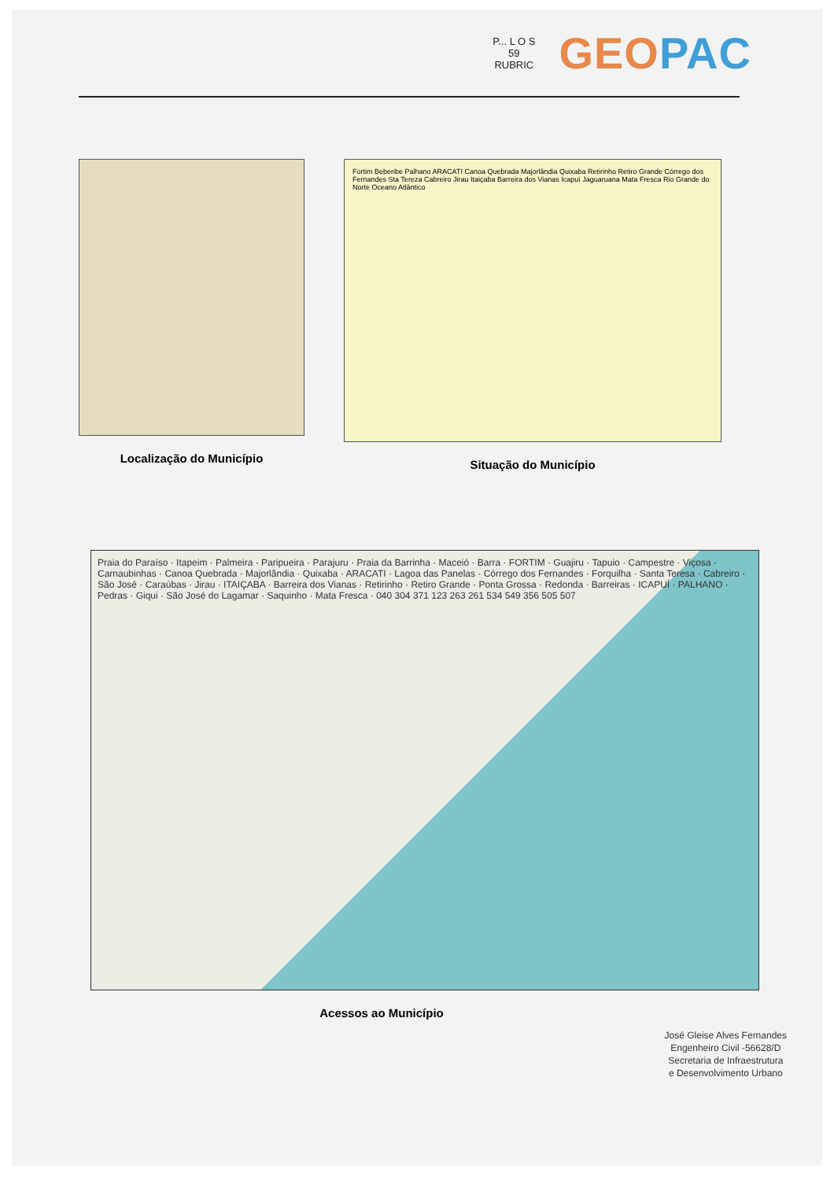P... L O S
59
RUBRIC
GEO PAC
Localização do Município
Fortim Beberibe Palhano ARACATI Canoa Quebrada Majorlândia Quixaba Retirinho Retiro Grande Córrego dos Fernandes Sta Tereza Cabreiro Jirau Itaiçaba Barreira dos Vianas Icapuí Jaguaruana Mata Fresca Rio Grande do Norte Oceano Atlântico
Situação do Município
Praia do Paraíso · Itapeim · Palmeira · Paripueira · Parajuru · Praia da Barrinha · Maceió · Barra · FORTIM · Guajiru · Tapuio · Campestre · Viçosa · Carnaubinhas · Canoa Quebrada · Majorlândia · Quixaba · ARACATI · Lagoa das Panelas · Córrego dos Fernandes · Forquilha · Santa Teresa · Cabreiro · São José · Caraúbas · Jirau · ITAIÇABA · Barreira dos Vianas · Retirinho · Retiro Grande · Ponta Grossa · Redonda · Barreiras · ICAPUÍ · PALHANO · Pedras · Giqui · São José do Lagamar · Saquinho · Mata Fresca · 040 304 371 123 263 261 534 549 356 505 507
Acessos ao Município
José Gleise Alves Fernandes
Engenheiro Civil -56628/D
Secretaria de Infraestrutura
e Desenvolvimento Urbano